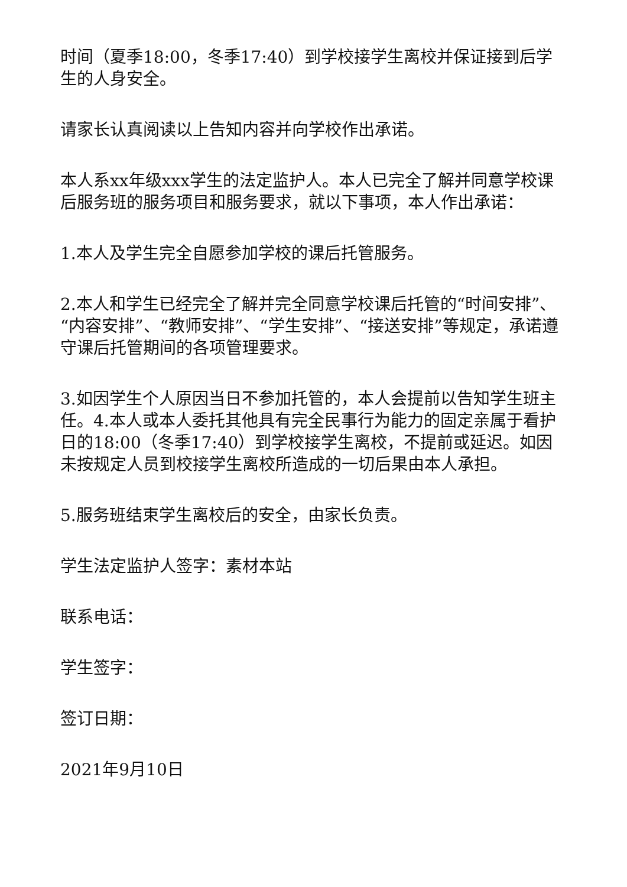时间（夏季18:00，冬季17:40）到学校接学生离校并保证接到后学生的人身安全。
请家长认真阅读以上告知内容并向学校作出承诺。
本人系xx年级xxx学生的法定监护人。本人已完全了解并同意学校课后服务班的服务项目和服务要求，就以下事项，本人作出承诺：
1.本人及学生完全自愿参加学校的课后托管服务。
2.本人和学生已经完全了解并完全同意学校课后托管的“时间安排”、“内容安排”、“教师安排”、“学生安排”、“接送安排”等规定，承诺遵守课后托管期间的各项管理要求。
3.如因学生个人原因当日不参加托管的，本人会提前以告知学生班主任。4.本人或本人委托其他具有完全民事行为能力的固定亲属于看护日的18:00（冬季17:40）到学校接学生离校，不提前或延迟。如因未按规定人员到校接学生离校所造成的一切后果由本人承担。
5.服务班结束学生离校后的安全，由家长负责。
学生法定监护人签字：素材本站
联系电话：
学生签字：
签订日期：
2021年9月10日